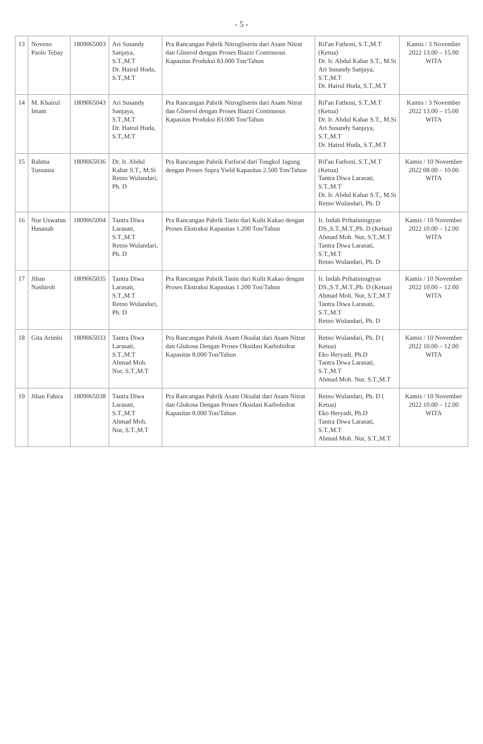- 5 -
| 13 | Noveno Paolo Tebay | 1809065003 | Ari Susandy Sanjaya, S.T.,M.T Dr. Hairul Huda, S.T.,M.T | Pra Rancangan Pabrik Nitrogliserin dari Asam Nitrat dan Gliserol dengan Proses Biazzi Continuous Kapasitas Produksi 83.000 Ton/Tahun | Rif'an Fathoni, S.T.,M.T (Ketua) Dr. Ir. Abdul Kahar S.T., M.Si Ari Susandy Sanjaya, S.T.,M.T Dr. Hairul Huda, S.T.,M.T | Kamis / 3 November 2022 13.00 – 15.00 WITA |
| 14 | M. Khairul Imam | 1809065043 | Ari Susandy Sanjaya, S.T.,M.T Dr. Hairul Huda, S.T.,M.T | Pra Rancangan Pabrik Nitrogliserin dari Asam Nitrat dan Gliserol dengan Proses Biazzi Continuous Kapasitas Produksi 83.000 Ton/Tahun | Rif'an Fathoni, S.T.,M.T (Ketua) Dr. Ir. Abdul Kahar S.T., M.Si Ari Susandy Sanjaya, S.T.,M.T Dr. Hairul Huda, S.T.,M.T | Kamis / 3 November 2022 13.00 – 15.00 WITA |
| 15 | Rahma Tussania | 1809065036 | Dr. Ir. Abdul Kahar S.T., M.Si Retno Wulandari, Ph. D | Pra Rancangan Pabrik Furfural dari Tongkol Jagung dengan Proses Supra Yield Kapasitas 2.500 Ton/Tahun | Rif'an Fathoni, S.T.,M.T (Ketua) Tantra Diwa Larasati, S.T.,M.T Dr. Ir. Abdul Kahar S.T., M.Si Retno Wulandari, Ph. D | Kamis / 10 November 2022 08.00 – 10.00 WITA |
| 16 | Nur Uswatun Hasanah | 1809065004 | Tantra Diwa Larasati, S.T.,M.T Retno Wulandari, Ph. D | Pra Rancangan Pabrik Tanin dari Kulit Kakao dengan Proses Ekstraksi Kapasitas 1.200 Ton/Tahun | Ir. Indah Prihatiningtyas DS.,S.T.,M.T.,Ph. D (Ketua) Ahmad Moh. Nur, S.T.,M.T Tantra Diwa Larasati, S.T.,M.T Retno Wulandari, Ph. D | Kamis / 10 November 2022 10.00 – 12.00 WITA |
| 17 | Jihan Nashiroh | 1809065035 | Tantra Diwa Larasati, S.T.,M.T Retno Wulandari, Ph. D | Pra Rancangan Pabrik Tanin dari Kulit Kakao dengan Proses Ekstraksi Kapasitas 1.200 Ton/Tahun | Ir. Indah Prihatiningtyas DS.,S.T.,M.T.,Ph. D (Ketua) Ahmad Moh. Nur, S.T.,M.T Tantra Diwa Larasati, S.T.,M.T Retno Wulandari, Ph. D | Kamis / 10 November 2022 10.00 – 12.00 WITA |
| 18 | Gita Arimbi | 1809065033 | Tantra Diwa Larasati, S.T.,M.T Ahmad Moh. Nur, S.T.,M.T | Pra Rancangan Pabrik Asam Oksalat dari Asam Nitrat dan Glukosa Dengan Proses Oksidasi Karbohidrat Kapasitas 8.000 Ton/Tahun | Retno Wulandari, Ph. D ( Ketua) Eko Heryadi, Ph.D Tantra Diwa Larasati, S.T.,M.T Ahmad Moh. Nur, S.T.,M.T | Kamis / 10 November 2022 10.00 – 12.00 WITA |
| 19 | Jihan Fahira | 1809065038 | Tantra Diwa Larasati, S.T.,M.T Ahmad Moh. Nur, S.T.,M.T | Pra Rancangan Pabrik Asam Oksalat dari Asam Nitrat dan Glukosa Dengan Proses Oksidasi Karbohidrat Kapasitas 8.000 Ton/Tahun | Retno Wulandari, Ph. D ( Ketua) Eko Heryadi, Ph.D Tantra Diwa Larasati, S.T.,M.T Ahmad Moh. Nur, S.T.,M.T | Kamis / 10 November 2022 10.00 – 12.00 WITA |